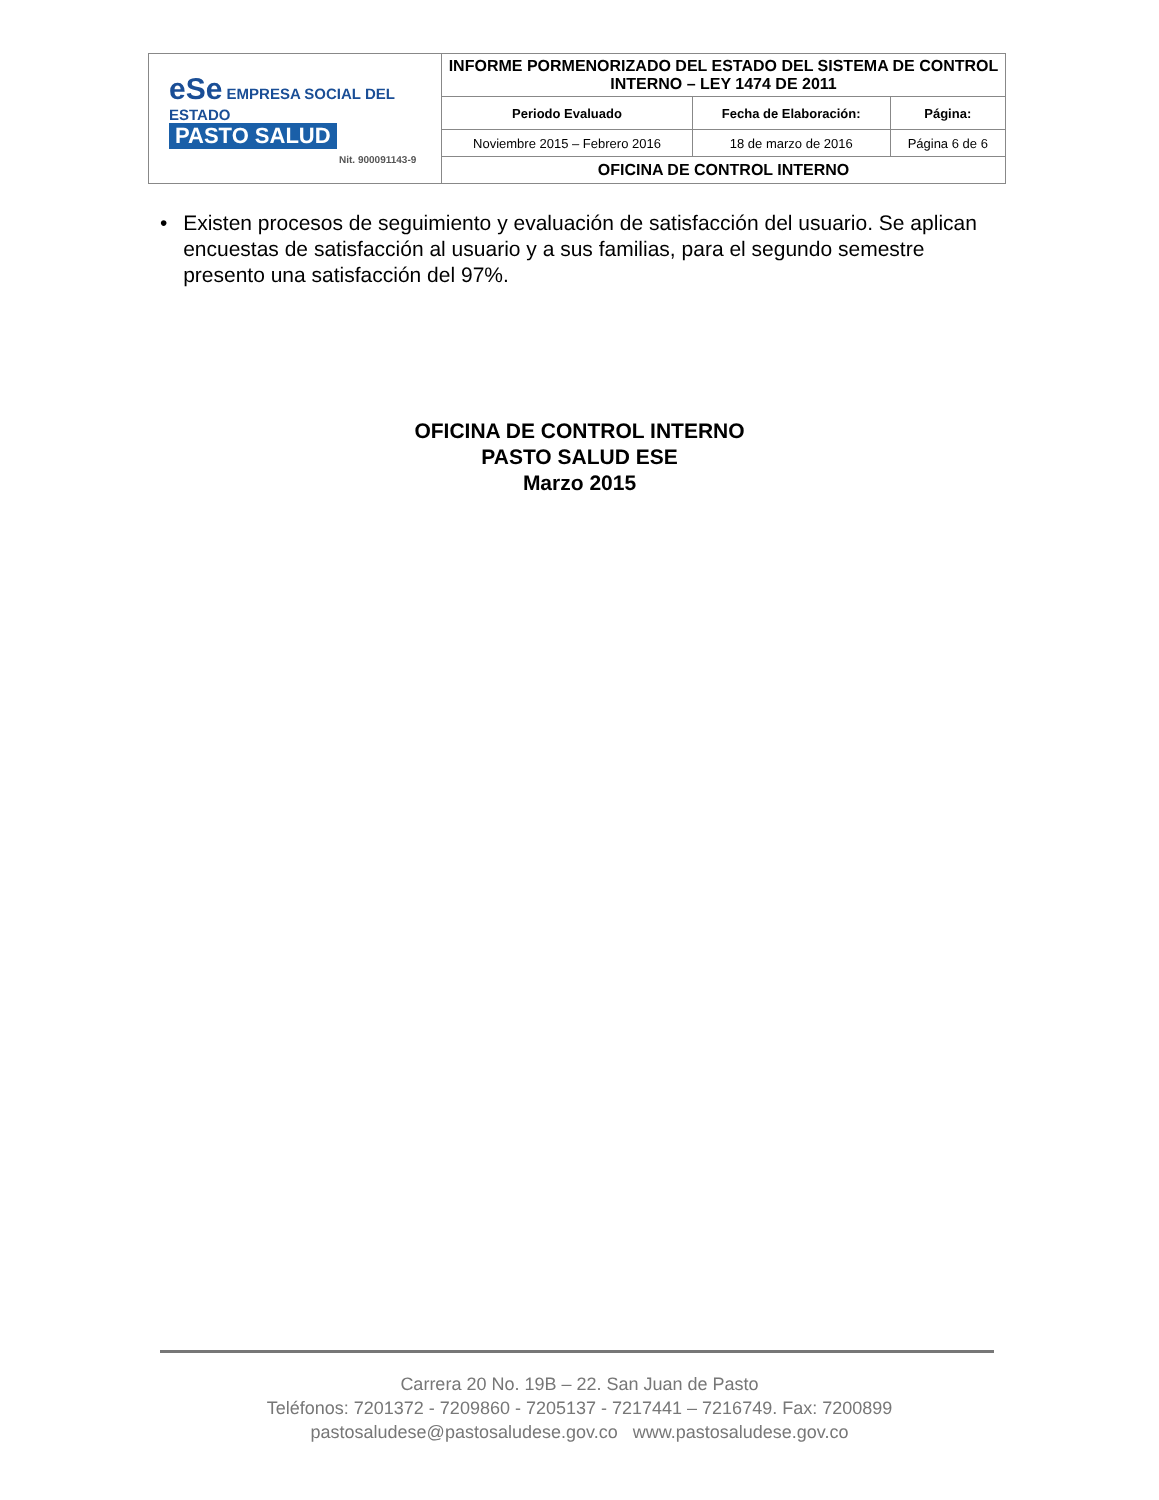| eSe EMPRESA SOCIAL DEL ESTADO PASTO SALUD Nit. 900091143-9 | INFORME PORMENORIZADO DEL ESTADO DEL SISTEMA DE CONTROL INTERNO – LEY 1474 DE 2011 | | |
| | Periodo Evaluado | Fecha de Elaboración: | Página: |
| | Noviembre 2015 – Febrero 2016 | 18 de marzo de 2016 | Página 6 de 6 |
| | OFICINA DE CONTROL INTERNO | | |
• Existen procesos de seguimiento y evaluación de satisfacción del usuario. Se aplican encuestas de satisfacción al usuario y a sus familias, para el segundo semestre presento una satisfacción del 97%.
OFICINA DE CONTROL INTERNO
PASTO SALUD ESE
Marzo 2015
Carrera 20 No. 19B – 22. San Juan de Pasto
Teléfonos: 7201372 - 7209860 - 7205137 - 7217441 – 7216749. Fax: 7200899
pastosaludese@pastosaludese.gov.co www.pastosaludese.gov.co